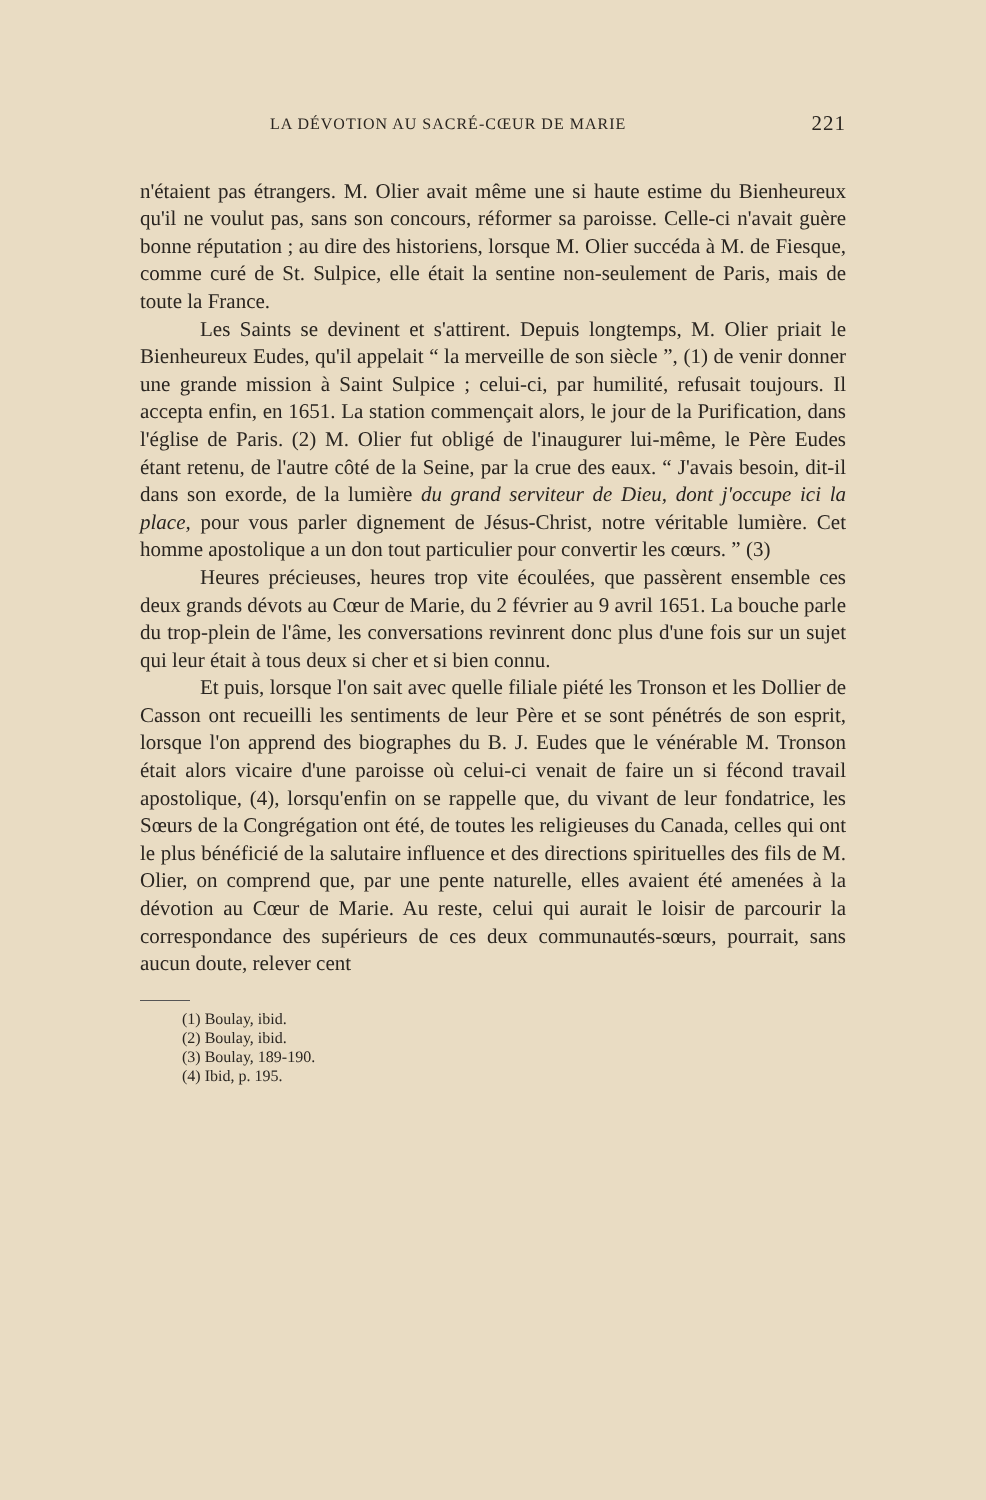LA DÉVOTION AU SACRÉ-CŒUR DE MARIE 221
n'étaient pas étrangers. M. Olier avait même une si haute estime du Bienheureux qu'il ne voulut pas, sans son concours, réformer sa paroisse. Celle-ci n'avait guère bonne réputation ; au dire des historiens, lorsque M. Olier succéda à M. de Fiesque, comme curé de St. Sulpice, elle était la sentine non-seulement de Paris, mais de toute la France.
Les Saints se devinent et s'attirent. Depuis longtemps, M. Olier priait le Bienheureux Eudes, qu'il appelait “ la merveille de son siècle ”, (1) de venir donner une grande mission à Saint Sulpice ; celui-ci, par humilité, refusait toujours. Il accepta enfin, en 1651. La station commençait alors, le jour de la Purification, dans l'église de Paris. (2) M. Olier fut obligé de l'inaugurer lui-même, le Père Eudes étant retenu, de l'autre côté de la Seine, par la crue des eaux. “ J'avais besoin, dit-il dans son exorde, de la lumière du grand serviteur de Dieu, dont j'occupe ici la place, pour vous parler dignement de Jésus-Christ, notre véritable lumière. Cet homme apostolique a un don tout particulier pour convertir les cœurs. ” (3)
Heures précieuses, heures trop vite écoulées, que passèrent ensemble ces deux grands dévots au Cœur de Marie, du 2 février au 9 avril 1651. La bouche parle du trop-plein de l'âme, les conversations revinrent donc plus d'une fois sur un sujet qui leur était à tous deux si cher et si bien connu.
Et puis, lorsque l'on sait avec quelle filiale piété les Tronson et les Dollier de Casson ont recueilli les sentiments de leur Père et se sont pénétrés de son esprit, lorsque l'on apprend des biographes du B. J. Eudes que le vénérable M. Tronson était alors vicaire d'une paroisse où celui-ci venait de faire un si fécond travail apostolique, (4), lorsqu'enfin on se rappelle que, du vivant de leur fondatrice, les Sœurs de la Congrégation ont été, de toutes les religieuses du Canada, celles qui ont le plus bénéficié de la salutaire influence et des directions spirituelles des fils de M. Olier, on comprend que, par une pente naturelle, elles avaient été amenées à la dévotion au Cœur de Marie. Au reste, celui qui aurait le loisir de parcourir la correspondance des supérieurs de ces deux communautés-sœurs, pourrait, sans aucun doute, relever cent
(1) Boulay, ibid.
(2) Boulay, ibid.
(3) Boulay, 189-190.
(4) Ibid, p. 195.